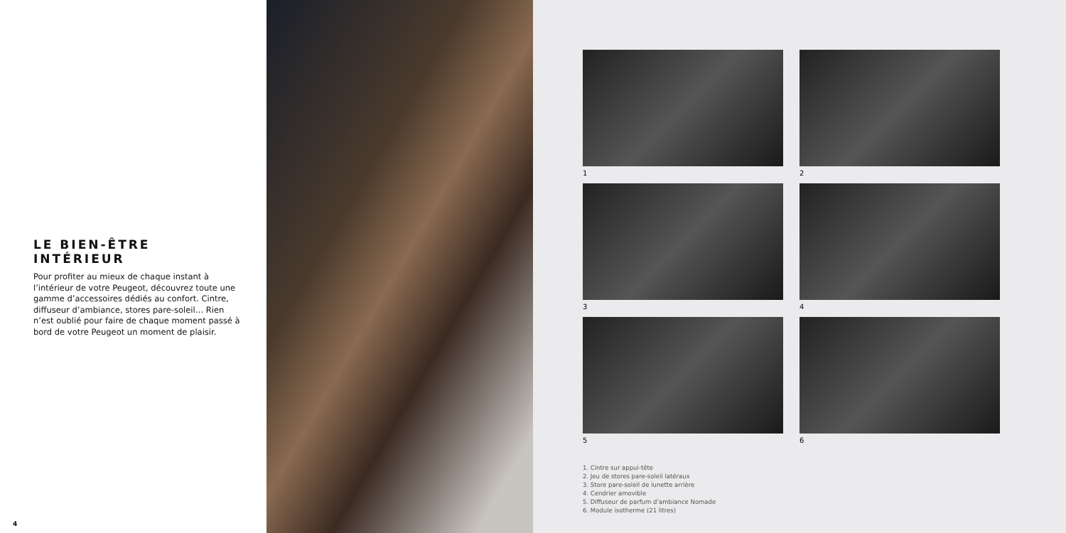LE BIEN-ÊTRE INTÉRIEUR
Pour profiter au mieux de chaque instant à l’intérieur de votre Peugeot, découvrez toute une gamme d’accessoires dédiés au confort. Cintre, diffuseur d’ambiance, stores pare-soleil… Rien n’est oublié pour faire de chaque moment passé à bord de votre Peugeot un moment de plaisir.
4
1
2
3
4
5
6
1. Cintre sur appui-tête
2. Jeu de stores pare-soleil latéraux
3. Store pare-soleil de lunette arrière
4. Cendrier amovible
5. Diffuseur de parfum d’ambiance Nomade
6. Module isotherme (21 litres)